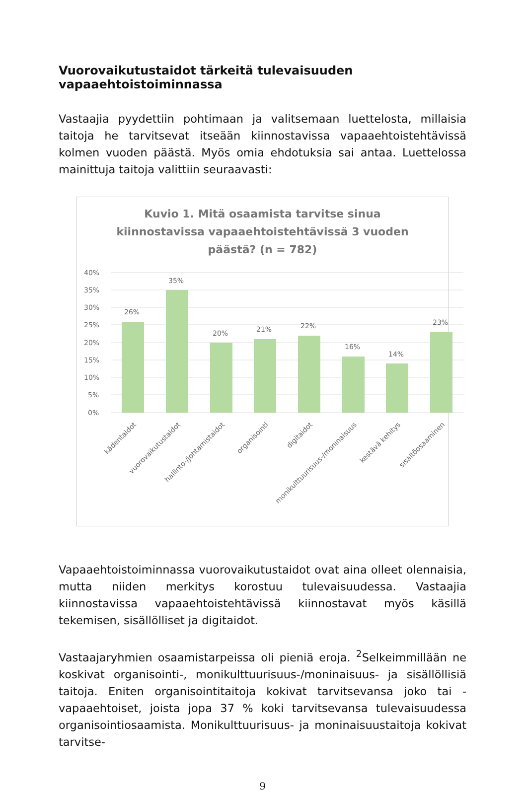Vuorovaikutustaidot tärkeitä tulevaisuuden vapaaehtoistoiminnassa
Vastaajia pyydettiin pohtimaan ja valitsemaan luettelosta, millaisia taitoja he tarvitsevat itseään kiinnostavissa vapaaehtoistehtävissä kolmen vuoden päästä. Myös omia ehdotuksia sai antaa. Luettelossa mainittuja taitoja valittiin seuraavasti:
Kuvio 1. Mitä osaamista tarvitse sinua
kiinnostavissa vapaaehtoistehtävissä 3 vuoden
päästä? (n = 782)
40%
35%
30%
25%
20%
15%
10%
5%
0%
26%
35%
20%
21%
22%
16%
14%
23%
kädentaidot
vuorovaikutustaidot
hallinto-/johtamistaidot
organisointi
digitaidot
monikulttuurisuus-/moninaisuus
kestävä kehitys
sisältöosaaminen
Vapaaehtoistoiminnassa vuorovaikutustaidot ovat aina olleet olennaisia, mutta niiden merkitys korostuu tulevaisuudessa. Vastaajia kiinnostavissa vapaaehtoistehtävissä kiinnostavat myös käsillä tekemisen, sisällölliset ja digitaidot.
Vastaajaryhmien osaamistarpeissa oli pieniä eroja. <sup>2</sup>Selkeimmillään ne koskivat organisointi-, monikulttuurisuus-/moninaisuus- ja sisällöllisiä taitoja. Eniten organisointitaitoja kokivat tarvitsevansa joko tai -vapaaehtoiset, joista jopa 37 % koki tarvitsevansa tulevaisuudessa organisointiosaamista. Monikulttuurisuus- ja moninaisuustaitoja kokivat tarvitse-
9